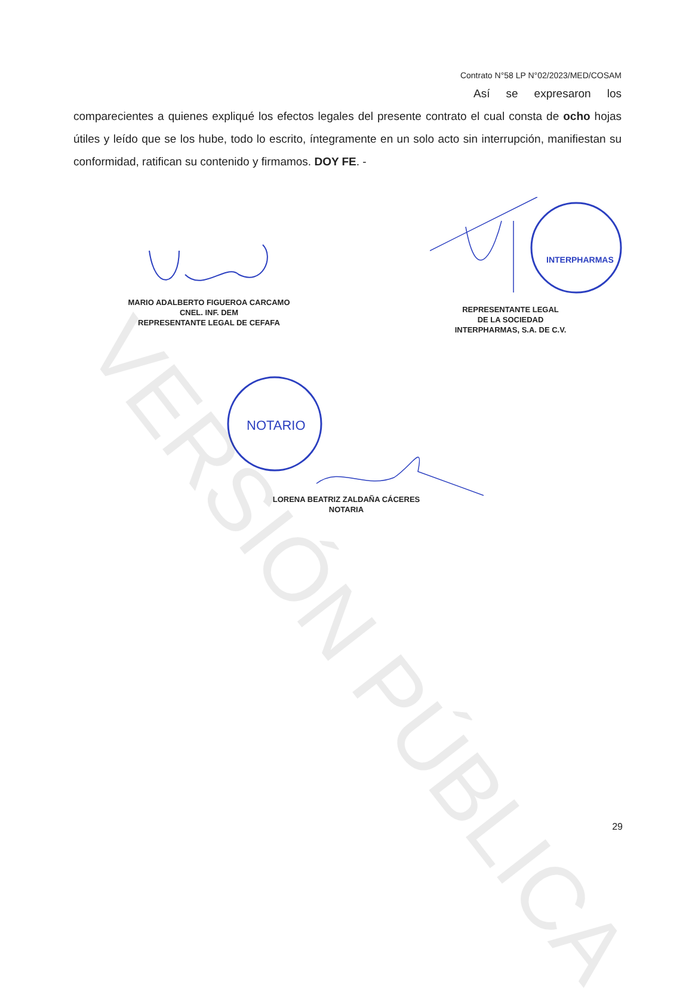Contrato N°58 LP N°02/2023/MED/COSAM
Así se expresaron los comparecientes a quienes expliqué los efectos legales del presente contrato el cual consta de ocho hojas útiles y leído que se los hube, todo lo escrito, íntegramente en un solo acto sin interrupción, manifiestan su conformidad, ratifican su contenido y firmamos. DOY FE. -
MARIO ADALBERTO FIGUEROA CARCAMO
CNEL. INF. DEM
REPRESENTANTE LEGAL DE CEFAFA
INTERPHARMAS
REPRESENTANTE LEGAL
DE LA SOCIEDAD
INTERPHARMAS, S.A. DE C.V.
NOTARIO
LORENA BEATRIZ ZALDAÑA CÁCERES
NOTARIA
VERSIÓN PÚBLICA
29